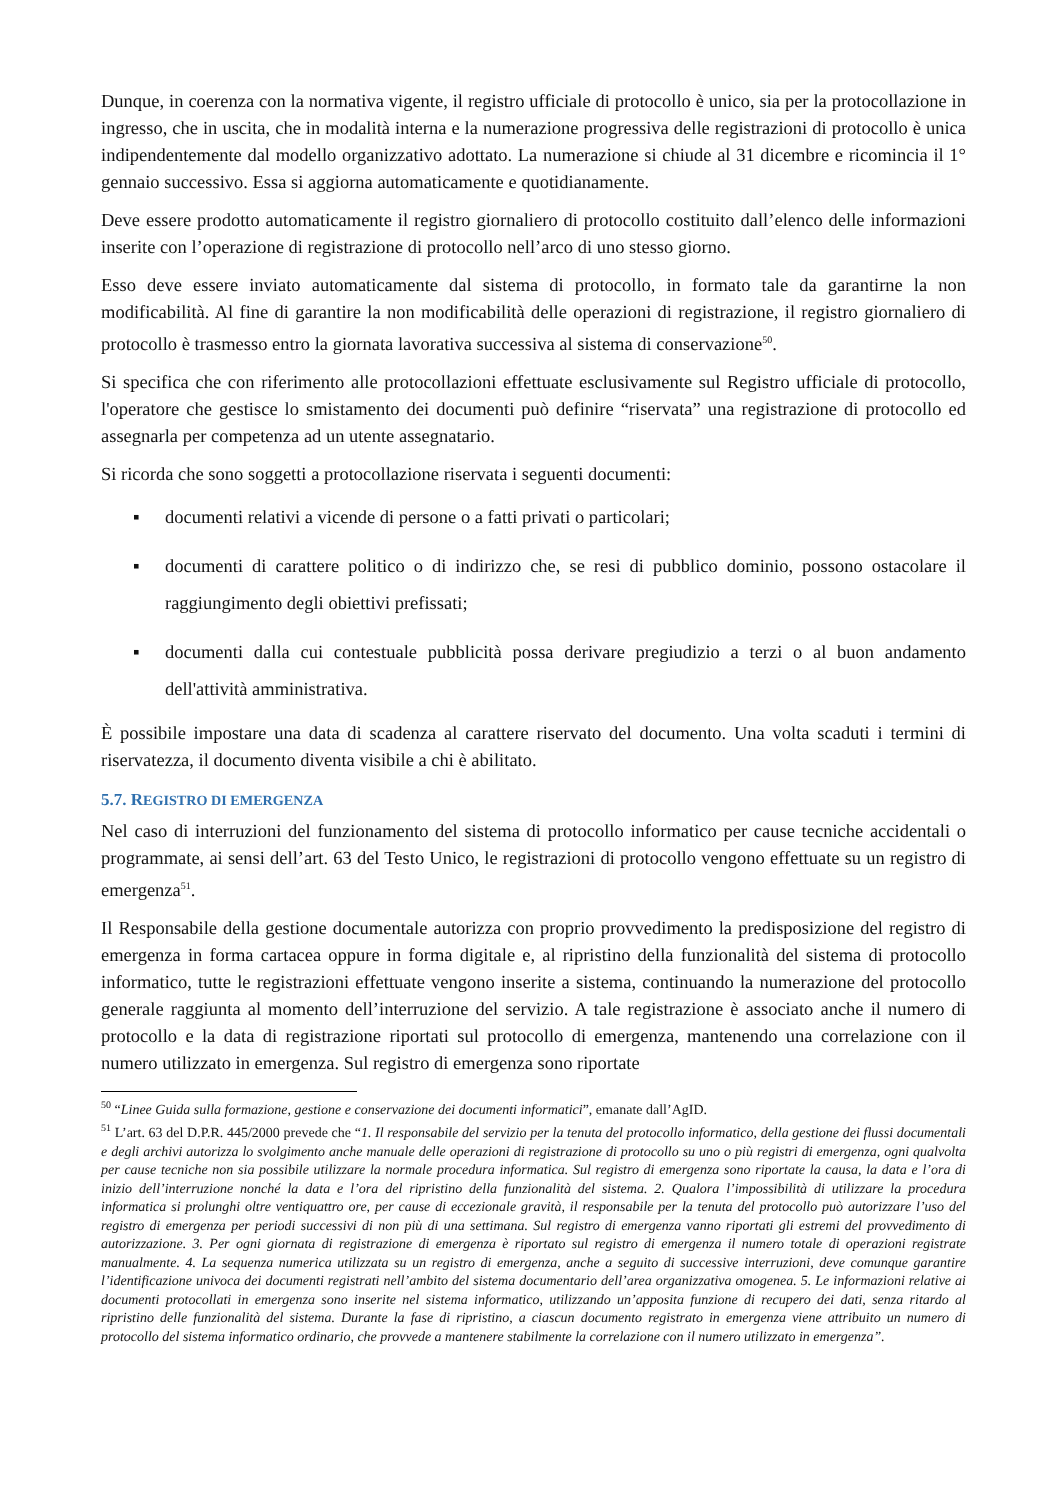Dunque, in coerenza con la normativa vigente, il registro ufficiale di protocollo è unico, sia per la protocollazione in ingresso, che in uscita, che in modalità interna e la numerazione progressiva delle registrazioni di protocollo è unica indipendentemente dal modello organizzativo adottato. La numerazione si chiude al 31 dicembre e ricomincia il 1° gennaio successivo. Essa si aggiorna automaticamente e quotidianamente.
Deve essere prodotto automaticamente il registro giornaliero di protocollo costituito dall’elenco delle informazioni inserite con l’operazione di registrazione di protocollo nell’arco di uno stesso giorno.
Esso deve essere inviato automaticamente dal sistema di protocollo, in formato tale da garantirne la non modificabilità. Al fine di garantire la non modificabilità delle operazioni di registrazione, il registro giornaliero di protocollo è trasmesso entro la giornata lavorativa successiva al sistema di conservazione<sup>50</sup>.
Si specifica che con riferimento alle protocollazioni effettuate esclusivamente sul Registro ufficiale di protocollo, l'operatore che gestisce lo smistamento dei documenti può definire “riservata” una registrazione di protocollo ed assegnarla per competenza ad un utente assegnatario.
Si ricorda che sono soggetti a protocollazione riservata i seguenti documenti:
▪ documenti relativi a vicende di persone o a fatti privati o particolari;
▪ documenti di carattere politico o di indirizzo che, se resi di pubblico dominio, possono ostacolare il raggiungimento degli obiettivi prefissati;
▪ documenti dalla cui contestuale pubblicità possa derivare pregiudizio a terzi o al buon andamento dell'attività amministrativa.
È possibile impostare una data di scadenza al carattere riservato del documento. Una volta scaduti i termini di riservatezza, il documento diventa visibile a chi è abilitato.
5.7. REGISTRO DI EMERGENZA
Nel caso di interruzioni del funzionamento del sistema di protocollo informatico per cause tecniche accidentali o programmate, ai sensi dell’art. 63 del Testo Unico, le registrazioni di protocollo vengono effettuate su un registro di emergenza<sup>51</sup>.
Il Responsabile della gestione documentale autorizza con proprio provvedimento la predisposizione del registro di emergenza in forma cartacea oppure in forma digitale e, al ripristino della funzionalità del sistema di protocollo informatico, tutte le registrazioni effettuate vengono inserite a sistema, continuando la numerazione del protocollo generale raggiunta al momento dell’interruzione del servizio. A tale registrazione è associato anche il numero di protocollo e la data di registrazione riportati sul protocollo di emergenza, mantenendo una correlazione con il numero utilizzato in emergenza. Sul registro di emergenza sono riportate
<sup>50</sup> “Linee Guida sulla formazione, gestione e conservazione dei documenti informatici”, emanate dall’AgID.
<sup>51</sup> L’art. 63 del D.P.R. 445/2000 prevede che “1. Il responsabile del servizio per la tenuta del protocollo informatico, della gestione dei flussi documentali e degli archivi autorizza lo svolgimento anche manuale delle operazioni di registrazione di protocollo su uno o più registri di emergenza, ogni qualvolta per cause tecniche non sia possibile utilizzare la normale procedura informatica. Sul registro di emergenza sono riportate la causa, la data e l’ora di inizio dell’interruzione nonché la data e l’ora del ripristino della funzionalità del sistema. 2. Qualora l’impossibilità di utilizzare la procedura informatica si prolunghi oltre ventiquattro ore, per cause di eccezionale gravità, il responsabile per la tenuta del protocollo può autorizzare l’uso del registro di emergenza per periodi successivi di non più di una settimana. Sul registro di emergenza vanno riportati gli estremi del provvedimento di autorizzazione. 3. Per ogni giornata di registrazione di emergenza è riportato sul registro di emergenza il numero totale di operazioni registrate manualmente. 4. La sequenza numerica utilizzata su un registro di emergenza, anche a seguito di successive interruzioni, deve comunque garantire l’identificazione univoca dei documenti registrati nell’ambito del sistema documentario dell’area organizzativa omogenea. 5. Le informazioni relative ai documenti protocollati in emergenza sono inserite nel sistema informatico, utilizzando un’apposita funzione di recupero dei dati, senza ritardo al ripristino delle funzionalità del sistema. Durante la fase di ripristino, a ciascun documento registrato in emergenza viene attribuito un numero di protocollo del sistema informatico ordinario, che provvede a mantenere stabilmente la correlazione con il numero utilizzato in emergenza”.